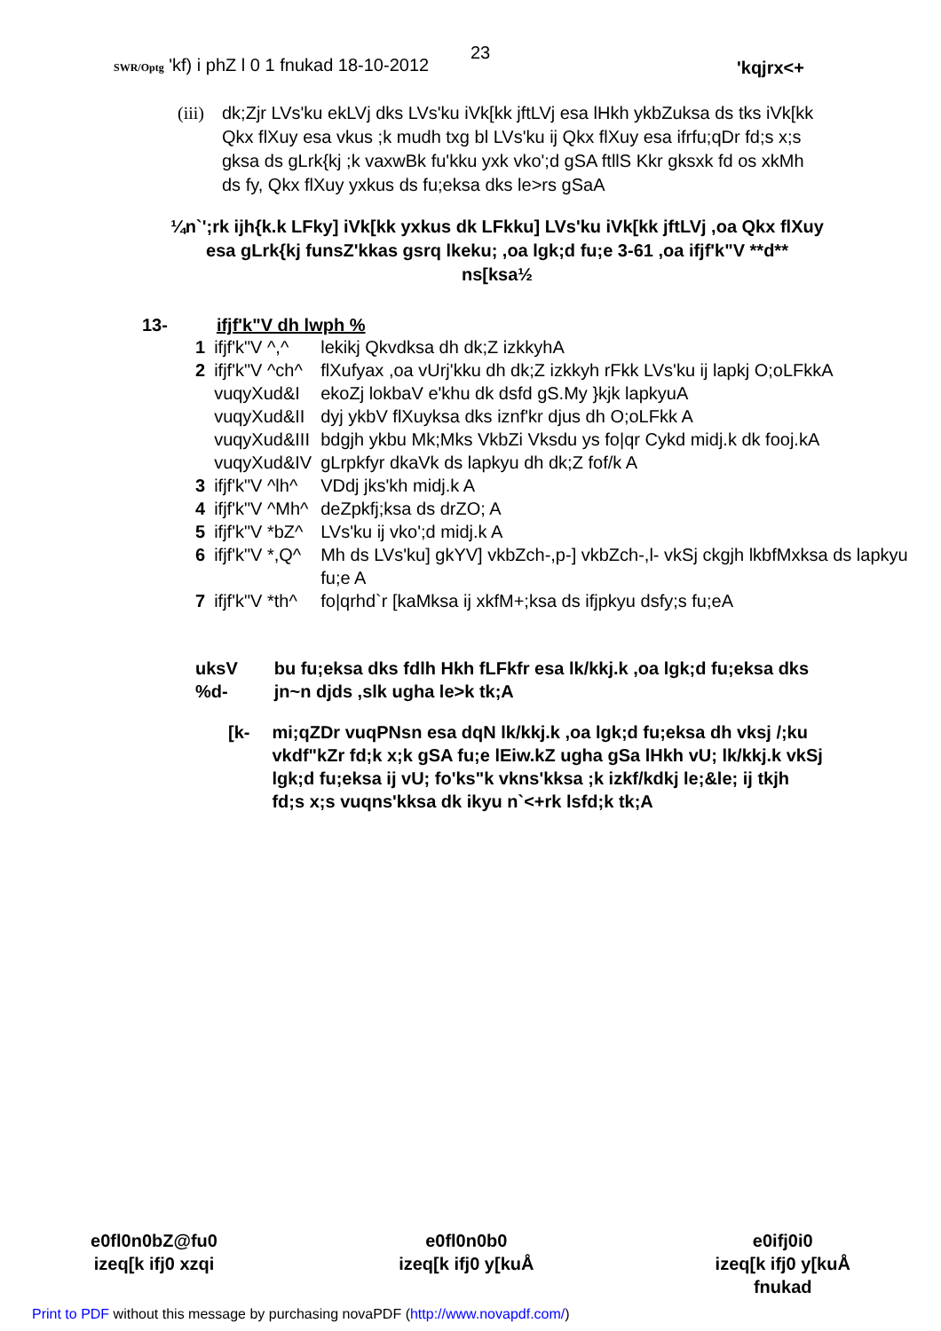SWR/Optg 'kf) i phZ l 0 1 fnukad 18-10-2012
23
'kqjrx<+
(iii) dk;Zjr LVs'ku ekLVj dks LVs'ku iVk[kk jftLVj esa lHkh ykbZuksa ds tks iVk[kk Qkx flXuy esa vkus ;k mudh txg bl LVs'ku ij Qkx flXuy esa ifrfu;qDr fd;s x;s gksa ds gLrk{kj ;k vaxwBk fu'kku yxk vko';d gSA ftllS Kkr gksxk fd os xkMh ds fy, Qkx flXuy yxkus ds fu;eksa dks le>rs gSaA
¼n`';rk ijh{k.k LFky] iVk[kk yxkus dk LFkku] LVs'ku iVk[kk jftLVj ,oa Qkx flXuy esa gLrk{kj funsZ'kkas gsrq lkeku; ,oa lgk;d fu;e 3-61 ,oa ifjf'k"V **d** ns[ksa½
13- ifjf'k"V dh lwph %
| 1 | ifjf'k"V ^,^ | lekikj Qkvdksa dh dk;Z izkkyhA |
| 2 | ifjf'k"V ^ch^ | flXufyax ,oa vUrj'kku dh dk;Z izkkyh rFkk LVs'ku ij lapkj O;oLFkkA |
| | vuqyXud&I | ekoZj lokbaV e'khu dk dsfd gS.My }kjk lapkyuA |
| | vuqyXud&II | dyj ykbV flXuyksa dks iznf'kr djus dh O;oLFkk A |
| | vuqyXud&III | bdgjh ykbu Mk;Mks VkbZi Vksdu ys fo/qr Cykd midj.k dk fooj.kA |
| | vuqyXud&IV | gLrpkfyr dkaVk ds lapkyu dh dk;Z fof/k A |
| 3 | ifjf'k"V ^lh^ | VDdj jks'kh midj.k A |
| 4 | ifjf'k"V ^Mh^ | deZpkfj;ksa ds drZO; A |
| 5 | ifjf'k"V *bZ^ | LVs'ku ij vko';d midj.k A |
| 6 | ifjf'k"V *,Q^ | Mh ds LVs'ku] gkYV] vkbZch-,p-] vkbZch-,l- vkSj ckgjh lkbfMxksa ds lapkyu fu;e A |
| 7 | ifjf'k"V *th^ | fo/qrhd`r [kaMksa ij xkfM+;ksa ds ifjpkyu dsfy;s fu;eA |
uksV %d- bu fu;eksa dks fdlh Hkh fLFkfr esa lk/kkj.k ,oa lgk;d fu;eksa dks jn~n djds ,slk ugha le>k tk;A
[k- mi;qZDr vuqPNsn esa dqN lk/kkj.k ,oa lgk;d fu;eksa dh vksj /;ku vkdf"kZr fd;k x;k gSA fu;e lEiw.kZ ugha gSa lHkh vU; lk/kkj.k vkSj lgk;d fu;eksa ij vU; fo'ks"k vkns'kksa ;k izkf/kdkj le;&le; ij tkjh fd;s x;s vuqns'kksa dk ikyu n`<+rk lsfd;k tk;A
e0fl0n0bZ@fu0
izeq[k ifj0 xzqi
e0fl0n0b0
izeq[k ifj0 y[kuÅ
e0ifj0i0
izeq[k ifj0 y[kuÅ
fnukad
Print to PDF without this message by purchasing novaPDF (http://www.novapdf.com/)